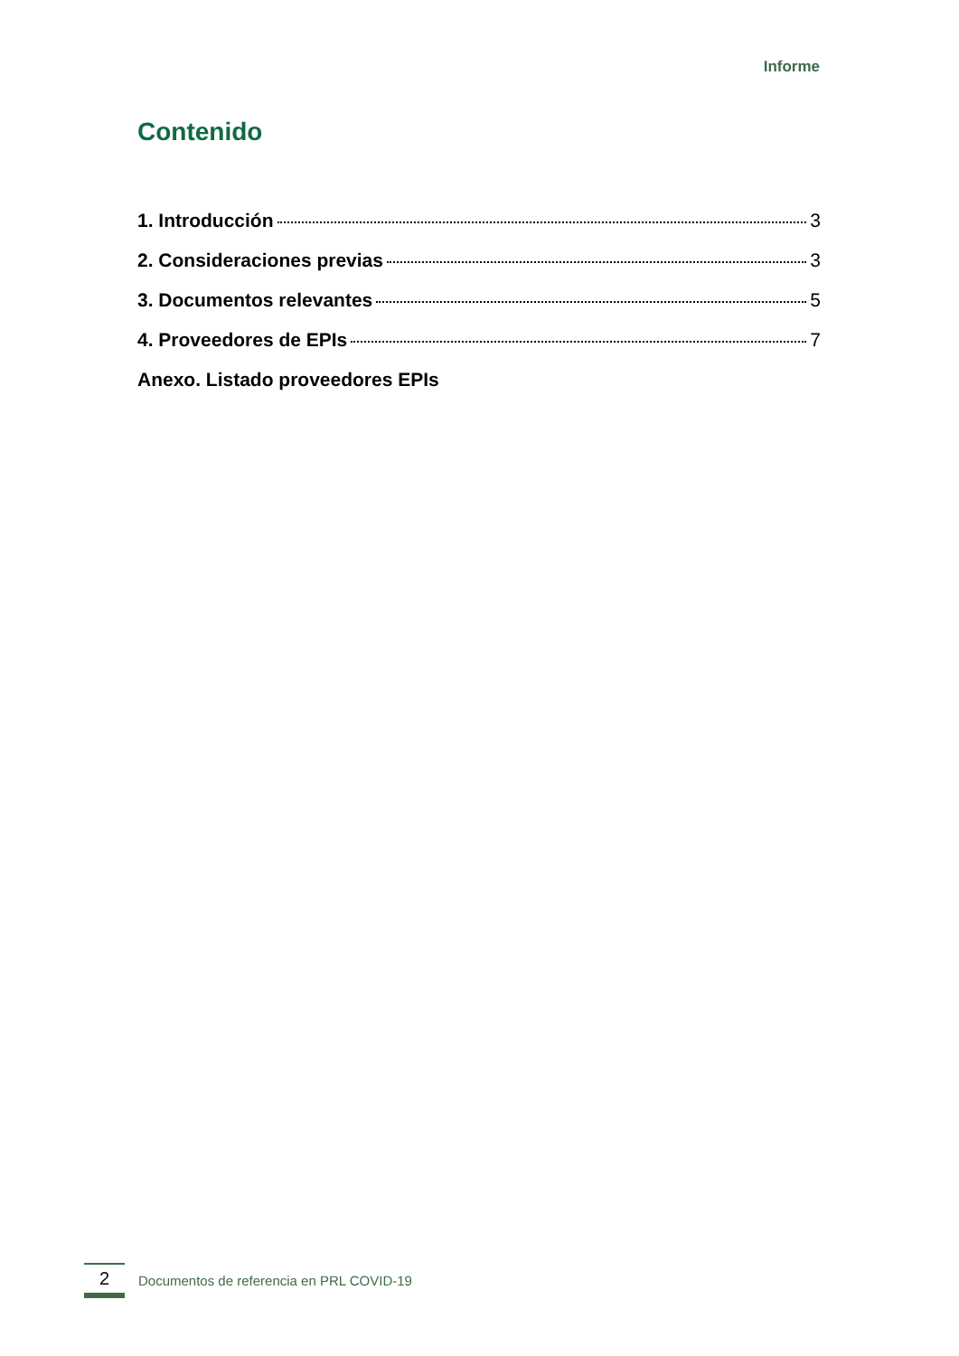Informe
Contenido
1. Introducción 3
2. Consideraciones previas 3
3. Documentos relevantes 5
4. Proveedores de EPIs 7
Anexo. Listado proveedores EPIs
2
Documentos de referencia en PRL COVID-19